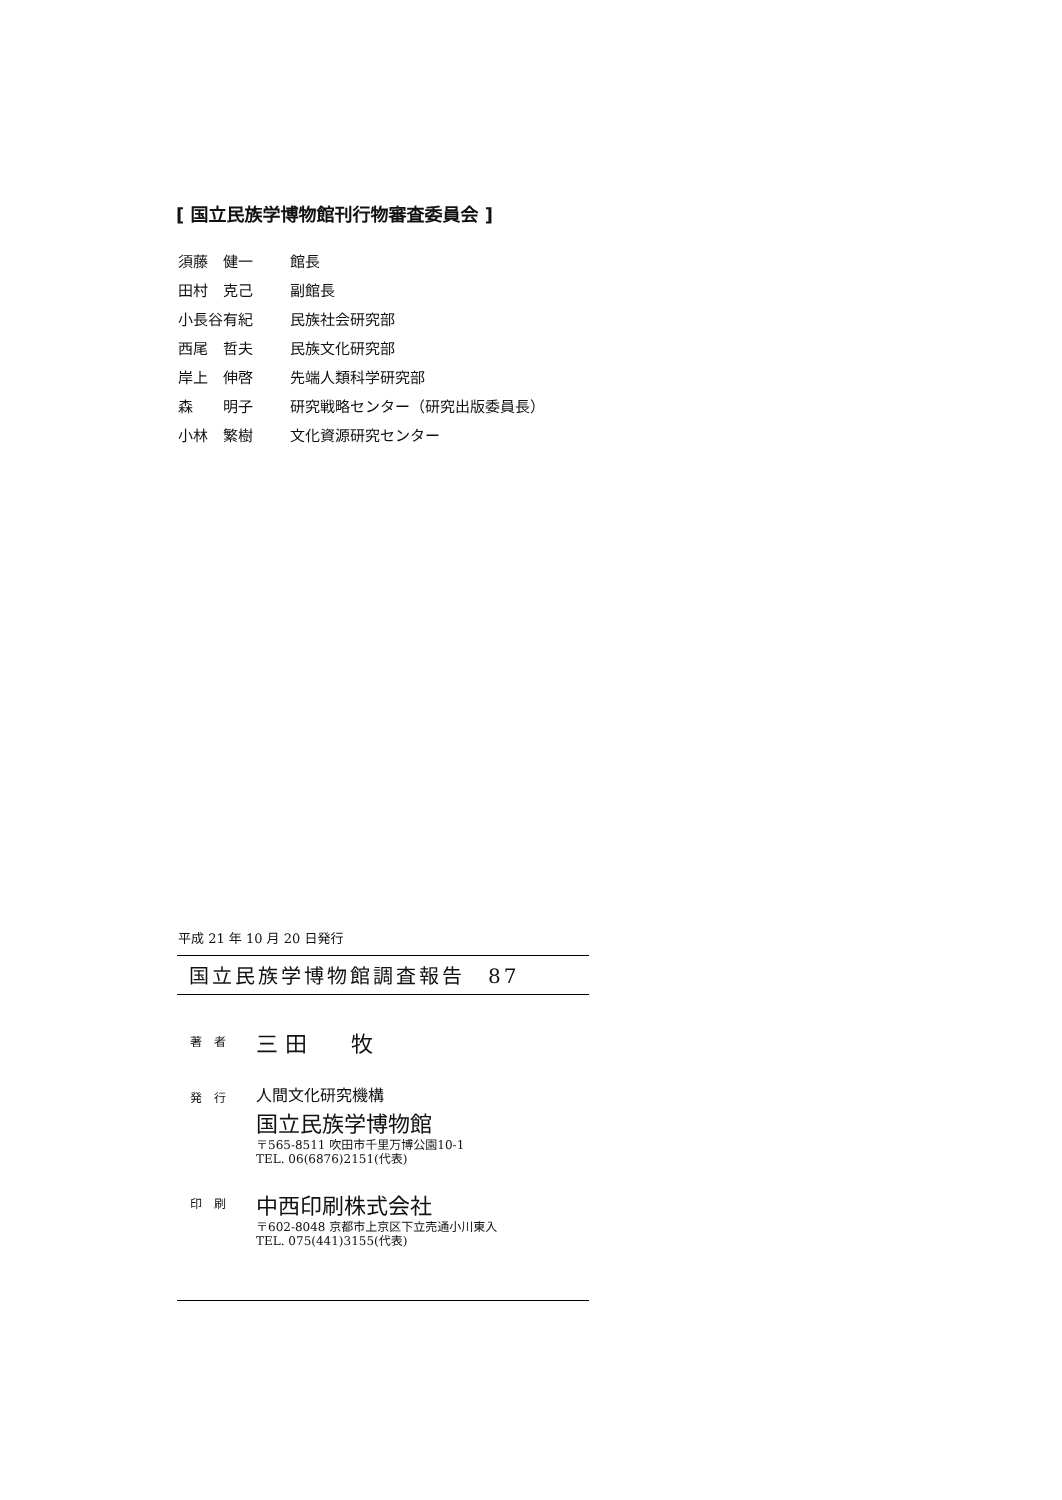[ 国立民族学博物館刊行物審査委員会 ]
須藤　健一 館長
田村　克己 副館長
小長谷有紀 民族社会研究部
西尾　哲夫 民族文化研究部
岸上　伸啓 先端人類科学研究部
森　　明子 研究戦略センター（研究出版委員長）
小林　繁樹 文化資源研究センター
平成 21 年 10 月 20 日発行
国立民族学博物館調査報告　87
著　者
三 田　　牧
発　行
人間文化研究機構
国立民族学博物館
〒565-8511 吹田市千里万博公園10-1
TEL. 06(6876)2151(代表)
印　刷
中西印刷株式会社
〒602-8048 京都市上京区下立売通小川東入
TEL. 075(441)3155(代表)